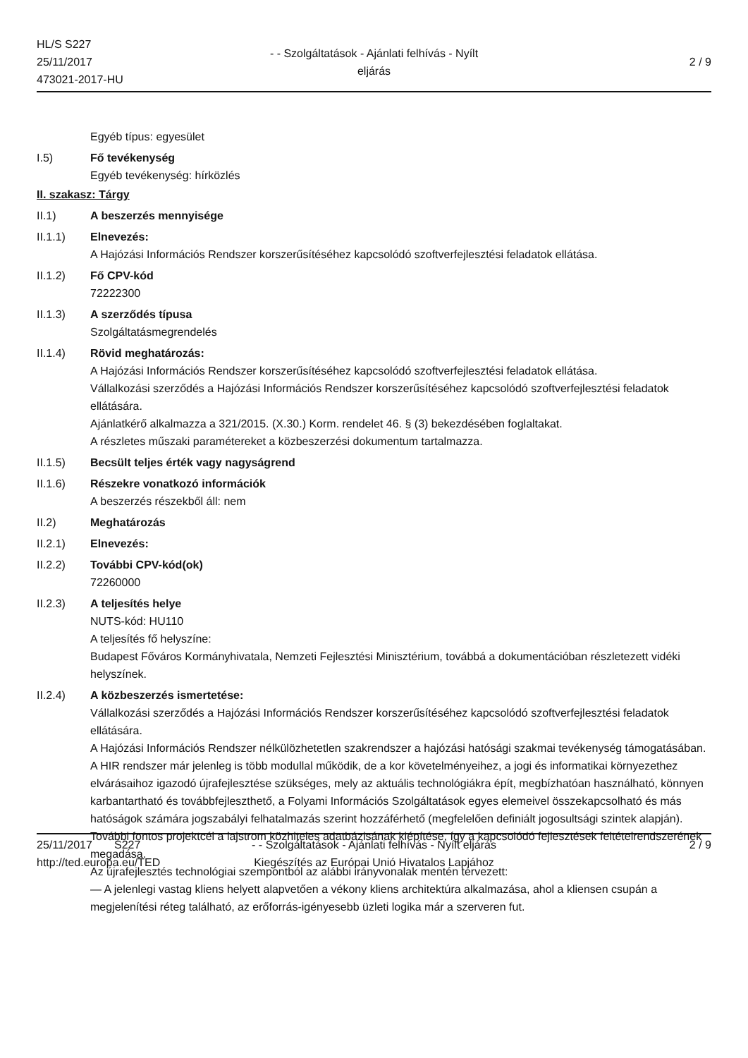HL/S S227
25/11/2017
473021-2017-HU
- - Szolgáltatások - Ajánlati felhívás - Nyílt eljárás
2 / 9
Egyéb típus: egyesület
I.5) Fő tevékenység
Egyéb tevékenység: hírközlés
II. szakasz: Tárgy
II.1) A beszerzés mennyisége
II.1.1) Elnevezés:
A Hajózási Információs Rendszer korszerűsítéséhez kapcsolódó szoftverfejlesztési feladatok ellátása.
II.1.2) Fő CPV-kód
72222300
II.1.3) A szerződés típusa
Szolgáltatásmegrendelés
II.1.4) Rövid meghatározás:
A Hajózási Információs Rendszer korszerűsítéséhez kapcsolódó szoftverfejlesztési feladatok ellátása.
Vállalkozási szerződés a Hajózási Információs Rendszer korszerűsítéséhez kapcsolódó szoftverfejlesztési feladatok ellátására.
Ajánlatkérő alkalmazza a 321/2015. (X.30.) Korm. rendelet 46. § (3) bekezdésében foglaltakat.
A részletes műszaki paramétereket a közbeszerzési dokumentum tartalmazza.
II.1.5) Becsült teljes érték vagy nagyságrend
II.1.6) Részekre vonatkozó információk
A beszerzés részekből áll: nem
II.2) Meghatározás
II.2.1) Elnevezés:
II.2.2) További CPV-kód(ok)
72260000
II.2.3) A teljesítés helye
NUTS-kód: HU110
A teljesítés fő helyszíne:
Budapest Főváros Kormányhivatala, Nemzeti Fejlesztési Minisztérium, továbbá a dokumentációban részletezett vidéki helyszínek.
II.2.4) A közbeszerzés ismertetése:
Vállalkozási szerződés a Hajózási Információs Rendszer korszerűsítéséhez kapcsolódó szoftverfejlesztési feladatok ellátására.
A Hajózási Információs Rendszer nélkülözhetetlen szakrendszer a hajózási hatósági szakmai tevékenység támogatásában. A HIR rendszer már jelenleg is több modullal működik, de a kor követelményeihez, a jogi és informatikai környezethez elvárásaihoz igazodó újrafejlesztése szükséges, mely az aktuális technológiákra épít, megbízhatóan használható, könnyen karbantartható és továbbfejleszthető, a Folyami Információs Szolgáltatások egyes elemeivel összekapcsolható és más hatóságok számára jogszabályi felhatalmazás szerint hozzáférhető (megfelelően definiált jogosultsági szintek alapján). További fontos projektcél a lajstrom közhiteles adatbázisának kiépítése, így a kapcsolódó fejlesztések feltételrendszerének megadása.
Az újrafejlesztés technológiai szempontból az alábbi irányvonalak mentén tervezett:
— A jelenlegi vastag kliens helyett alapvetően a vékony kliens architektúra alkalmazása, ahol a kliensen csupán a megjelenítési réteg található, az erőforrás-igényesebb üzleti logika már a szerveren fut.
25/11/2017 S227
http://ted.europa.eu/TED
- - Szolgáltatások - Ajánlati felhívás - Nyílt eljárás
Kiegészítés az Európai Unió Hivatalos Lapjához
2 / 9